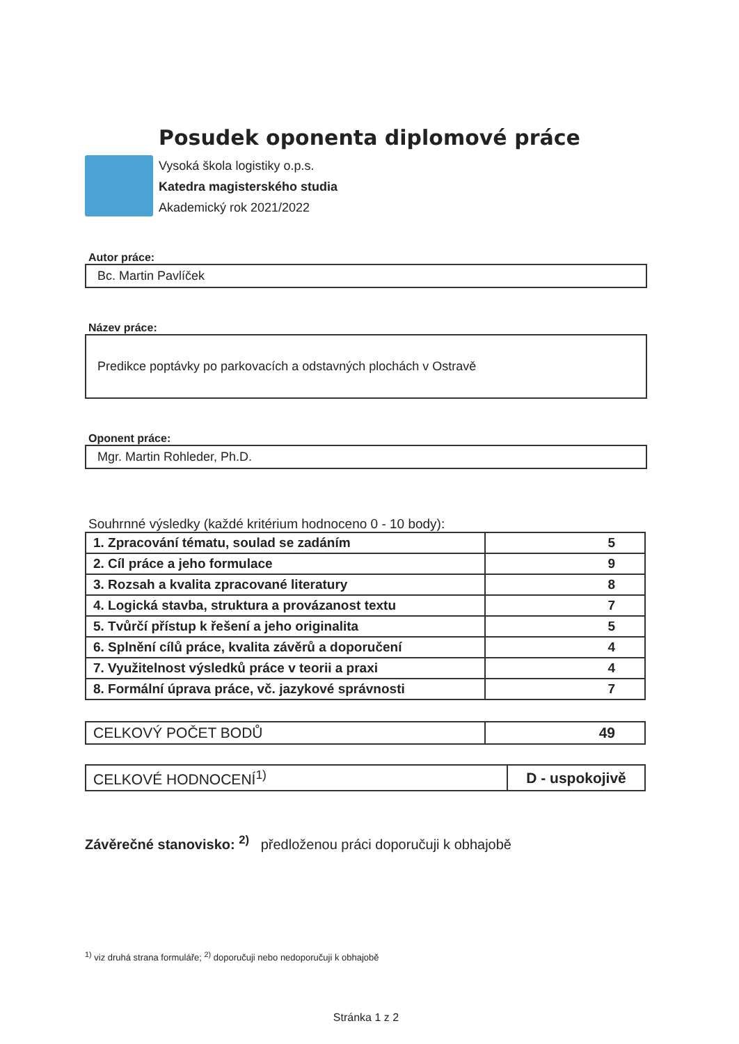Posudek oponenta diplomové práce
Vysoká škola logistiky o.p.s.
Katedra magisterského studia
Akademický rok 2021/2022
Autor práce:
Bc. Martin Pavlíček
Název práce:
Predikce poptávky po parkovacích a odstavných plochách v Ostravě
Oponent práce:
Mgr. Martin Rohleder, Ph.D.
Souhrnné výsledky (každé kritérium hodnoceno 0 - 10 body):
| 1. Zpracování tématu, soulad se zadáním | 5 |
| 2. Cíl práce a jeho formulace | 9 |
| 3. Rozsah a kvalita zpracované literatury | 8 |
| 4. Logická stavba, struktura a provázanost textu | 7 |
| 5. Tvůrčí přístup k řešení a jeho originalita | 5 |
| 6. Splnění cílů práce, kvalita závěrů a doporučení | 4 |
| 7. Využitelnost výsledků práce v teorii a praxi | 4 |
| 8. Formální úprava práce, vč. jazykové správnosti | 7 |
| CELKOVÝ POČET BODŮ | 49 |
| CELKOVÉ HODNOCENÍ<sup>1)</sup> | D - uspokojivě |
Závěrečné stanovisko: <sup>2)</sup> předloženou práci doporučuji k obhajobě
<sup>1)</sup> viz druhá strana formuláře; <sup>2)</sup> doporučuji nebo nedoporučuji k obhajobě
Stránka 1 z 2